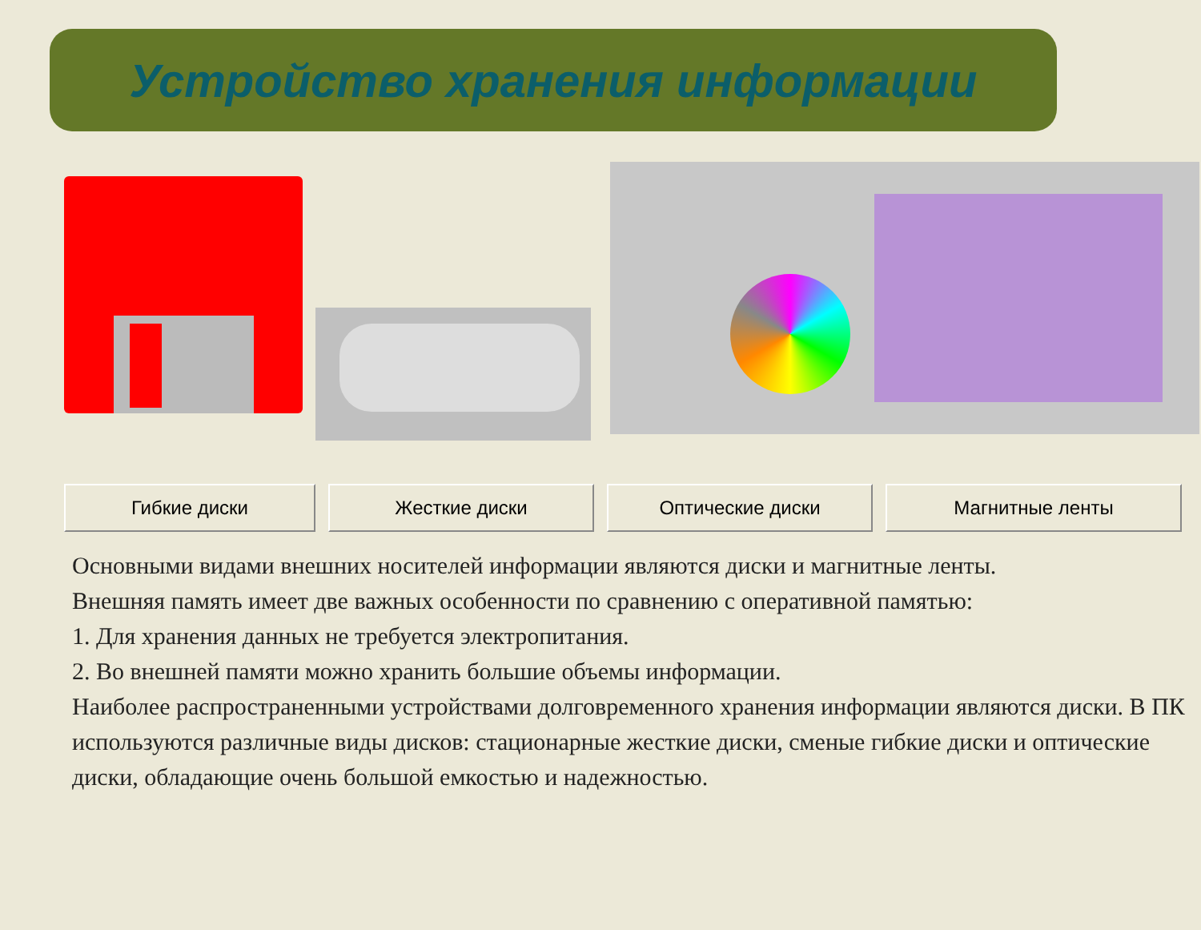Устройство хранения информации
Гибкие диски Жесткие диски Оптические диски Магнитные ленты
Основными видами внешних носителей информации являются диски и магнитные ленты.
Внешняя память имеет две важных особенности по сравнению с оперативной памятью:
1. Для хранения данных не требуется электропитания.
2. Во внешней памяти можно хранить большие объемы информации.
Наиболее распространенными устройствами долговременного хранения информации являются диски. В ПК используются различные виды дисков: стационарные жесткие диски, сменые гибкие диски и оптические диски, обладающие очень большой емкостью и надежностью.